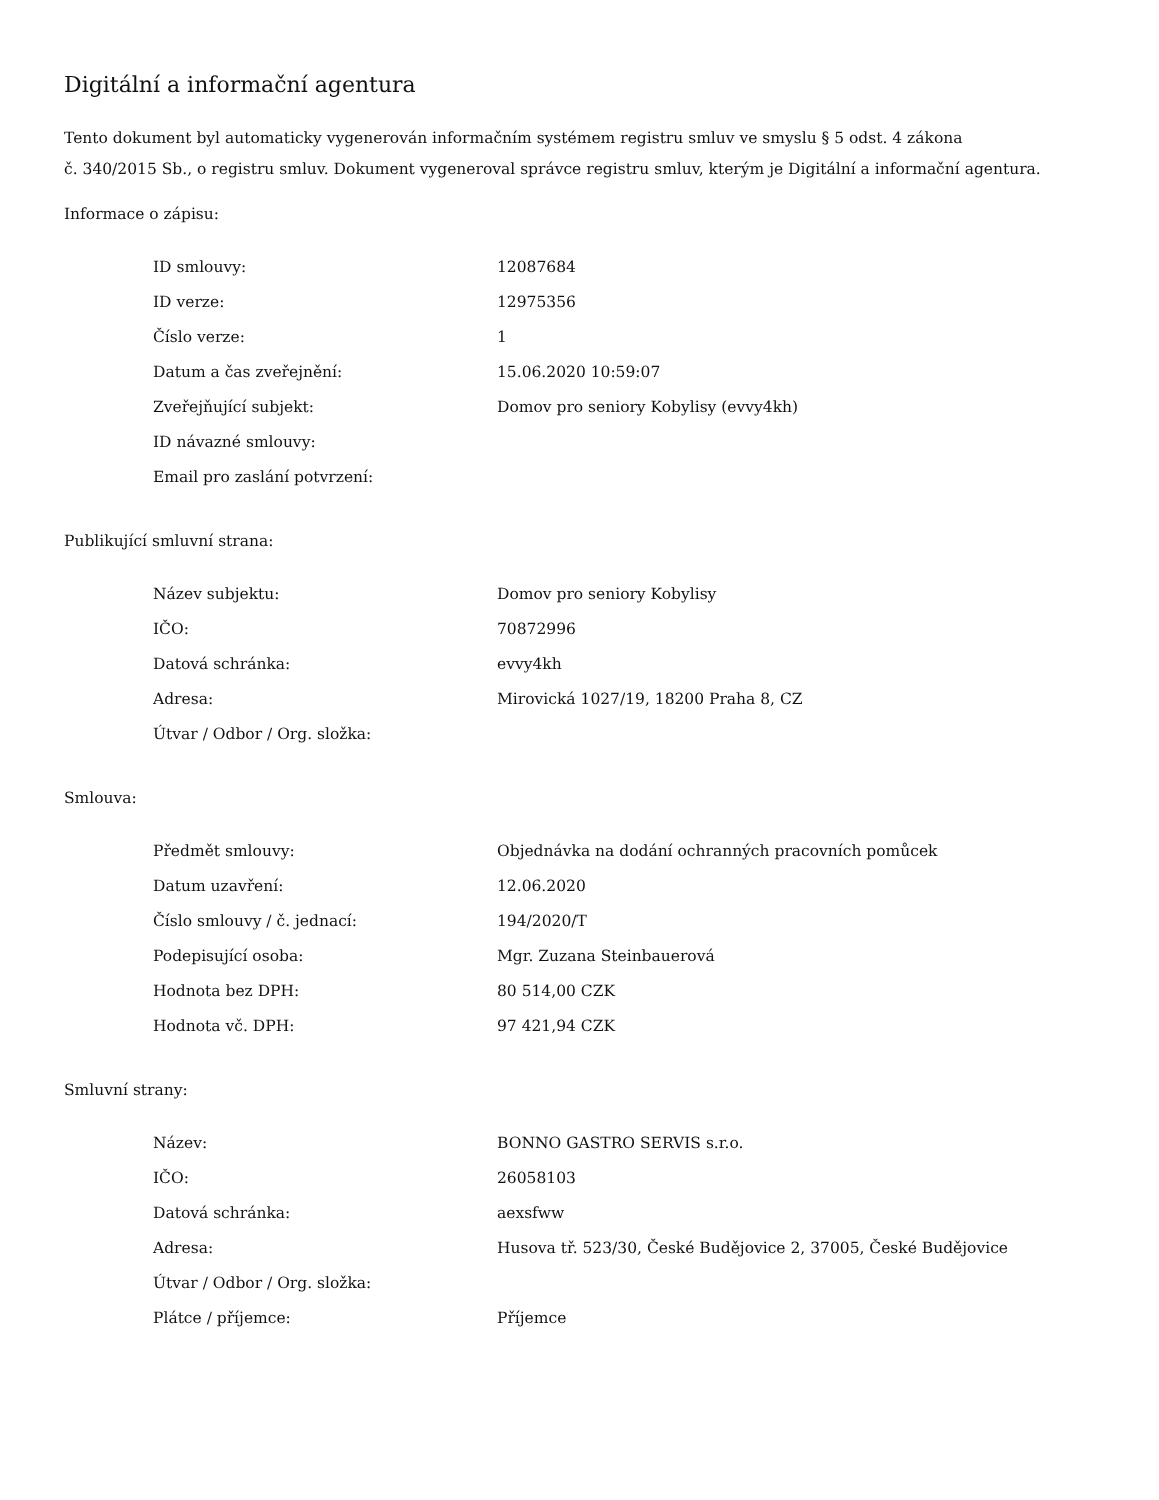Digitální a informační agentura
Tento dokument byl automaticky vygenerován informačním systémem registru smluv ve smyslu § 5 odst. 4 zákona
č. 340/2015 Sb., o registru smluv. Dokument vygeneroval správce registru smluv, kterým je Digitální a informační agentura.
Informace o zápisu:
| ID smlouvy: | 12087684 |
| ID verze: | 12975356 |
| Číslo verze: | 1 |
| Datum a čas zveřejnění: | 15.06.2020 10:59:07 |
| Zveřejňující subjekt: | Domov pro seniory Kobylisy (evvy4kh) |
| ID návazné smlouvy: | |
| Email pro zaslání potvrzení: | |
Publikující smluvní strana:
| Název subjektu: | Domov pro seniory Kobylisy |
| IČO: | 70872996 |
| Datová schránka: | evvy4kh |
| Adresa: | Mirovická 1027/19, 18200 Praha 8, CZ |
| Útvar / Odbor / Org. složka: | |
Smlouva:
| Předmět smlouvy: | Objednávka na dodání ochranných pracovních pomůcek |
| Datum uzavření: | 12.06.2020 |
| Číslo smlouvy / č. jednací: | 194/2020/T |
| Podepisující osoba: | Mgr. Zuzana Steinbauerová |
| Hodnota bez DPH: | 80 514,00 CZK |
| Hodnota vč. DPH: | 97 421,94 CZK |
Smluvní strany:
| Název: | BONNO GASTRO SERVIS s.r.o. |
| IČO: | 26058103 |
| Datová schránka: | aexsfww |
| Adresa: | Husova tř. 523/30, České Budějovice 2, 37005, České Budějovice |
| Útvar / Odbor / Org. složka: | |
| Plátce / příjemce: | Příjemce |